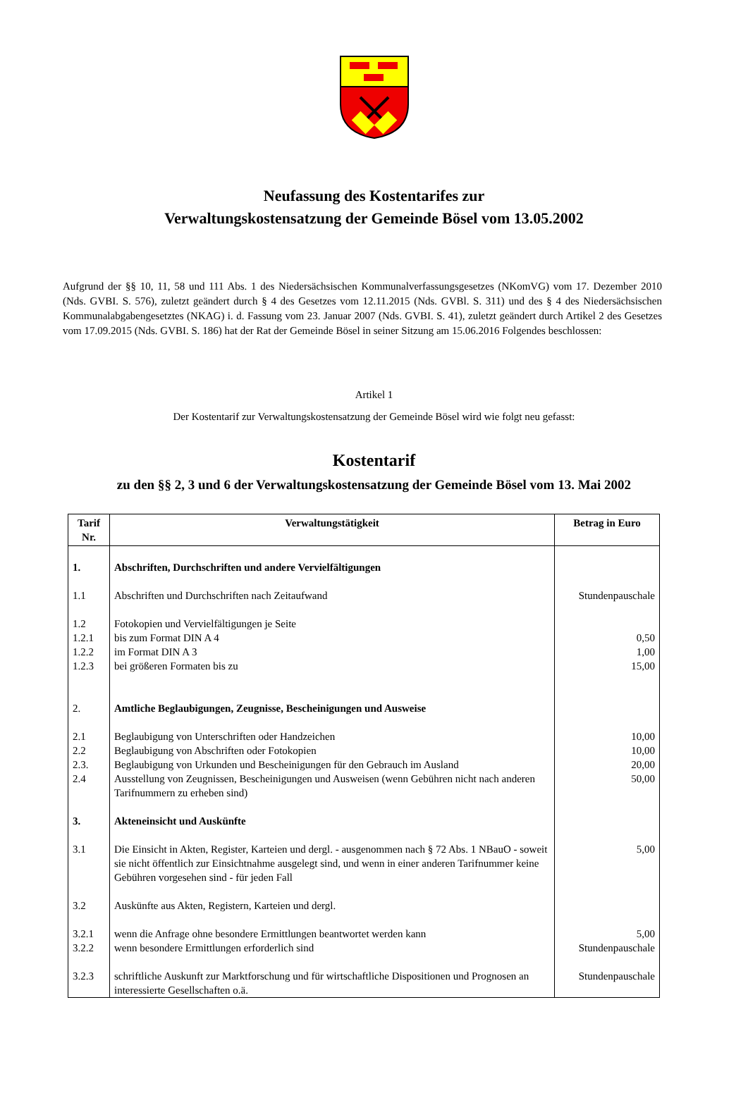Neufassung des Kostentarifes zur
Verwaltungskostensatzung der Gemeinde Bösel vom 13.05.2002
Aufgrund der §§ 10, 11, 58 und 111 Abs. 1 des Niedersächsischen Kommunalverfassungsgesetzes (NKomVG) vom 17. Dezember 2010 (Nds. GVBI. S. 576), zuletzt geändert durch § 4 des Gesetzes vom 12.11.2015 (Nds. GVBl. S. 311) und des § 4 des Niedersächsischen Kommunalabgabengesetztes (NKAG) i. d. Fassung vom 23. Januar 2007 (Nds. GVBI. S. 41), zuletzt geändert durch Artikel 2 des Gesetzes vom 17.09.2015 (Nds. GVBI. S. 186) hat der Rat der Gemeinde Bösel in seiner Sitzung am 15.06.2016 Folgendes beschlossen:
Artikel 1
Der Kostentarif zur Verwaltungskostensatzung der Gemeinde Bösel wird wie folgt neu gefasst:
Kostentarif
zu den §§ 2, 3 und 6 der Verwaltungskostensatzung der Gemeinde Bösel vom 13. Mai 2002
| Tarif Nr. | Verwaltungstätigkeit | Betrag in Euro |
| --- | --- | --- |
| 1. | Abschriften, Durchschriften und andere Vervielfältigungen | |
| 1.1 | Abschriften und Durchschriften nach Zeitaufwand | Stundenpauschale |
| 1.2 | Fotokopien und Vervielfältigungen je Seite | |
| 1.2.1 | bis zum Format DIN A 4 | 0,50 |
| 1.2.2 | im Format DIN A 3 | 1,00 |
| 1.2.3 | bei größeren Formaten bis zu | 15,00 |
| 2. | Amtliche Beglaubigungen, Zeugnisse, Bescheinigungen und Ausweise | |
| 2.1 | Beglaubigung von Unterschriften oder Handzeichen | 10,00 |
| 2.2 | Beglaubigung von Abschriften oder Fotokopien | 10,00 |
| 2.3. | Beglaubigung von Urkunden und Bescheinigungen für den Gebrauch im Ausland | 20,00 |
| 2.4 | Ausstellung von Zeugnissen, Bescheinigungen und Ausweisen (wenn Gebühren nicht nach anderen Tarifnummern zu erheben sind) | 50,00 |
| 3. | Akteneinsicht und Auskünfte | |
| 3.1 | Die Einsicht in Akten, Register, Karteien und dergl. - ausgenommen nach § 72 Abs. 1 NBauO - soweit sie nicht öffentlich zur Einsichtnahme ausgelegt sind, und wenn in einer anderen Tarifnummer keine Gebühren vorgesehen sind - für jeden Fall | 5,00 |
| 3.2 | Auskünfte aus Akten, Registern, Karteien und dergl. | |
| 3.2.1 | wenn die Anfrage ohne besondere Ermittlungen beantwortet werden kann | 5,00 |
| 3.2.2 | wenn besondere Ermittlungen erforderlich sind | Stundenpauschale |
| 3.2.3 | schriftliche Auskunft zur Marktforschung und für wirtschaftliche Dispositionen und Prognosen an interessierte Gesellschaften o.ä. | Stundenpauschale |